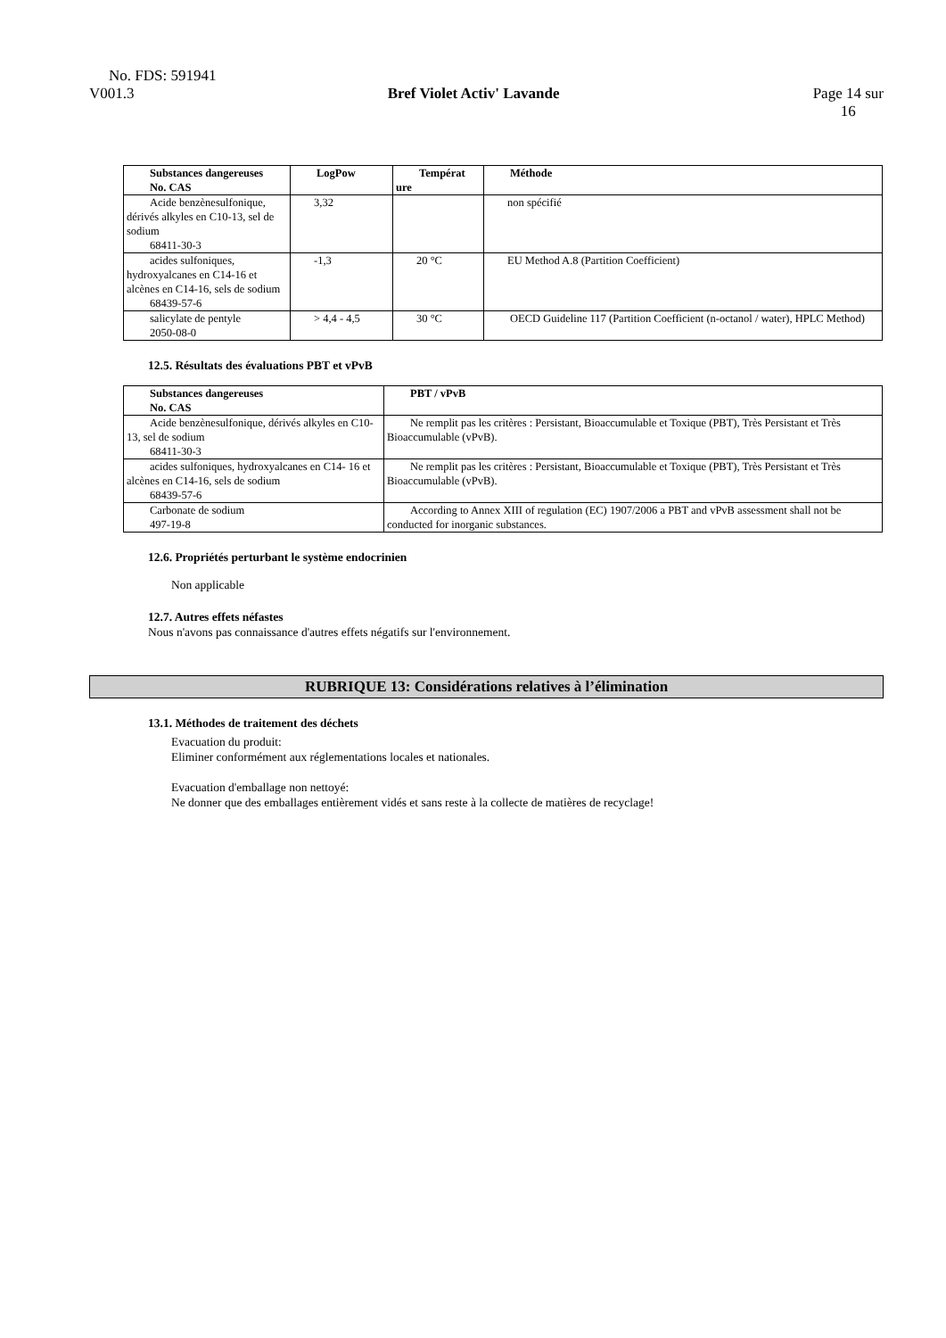No. FDS: 591941
V001.3 Bref Violet Activ' Lavande Page 14 sur
16
| Substances dangereuses No. CAS | LogPow | Températ ure | Méthode |
| --- | --- | --- | --- |
| Acide benzènesulfonique, dérivés alkyles en C10-13, sel de sodium 68411-30-3 | 3,32 | | non spécifié |
| acides sulfoniques, hydroxyalcanes en C14-16 et alcènes en C14-16, sels de sodium 68439-57-6 | -1,3 | 20 °C | EU Method A.8 (Partition Coefficient) |
| salicylate de pentyle 2050-08-0 | > 4,4 - 4,5 | 30 °C | OECD Guideline 117 (Partition Coefficient (n-octanol / water), HPLC Method) |
12.5. Résultats des évaluations PBT et vPvB
| Substances dangereuses No. CAS | PBT / vPvB |
| --- | --- |
| Acide benzènesulfonique, dérivés alkyles en C10-13, sel de sodium 68411-30-3 | Ne remplit pas les critères : Persistant, Bioaccumulable et Toxique (PBT), Très Persistant et Très Bioaccumulable (vPvB). |
| acides sulfoniques, hydroxyalcanes en C14- 16 et alcènes en C14-16, sels de sodium 68439-57-6 | Ne remplit pas les critères : Persistant, Bioaccumulable et Toxique (PBT), Très Persistant et Très Bioaccumulable (vPvB). |
| Carbonate de sodium 497-19-8 | According to Annex XIII of regulation (EC) 1907/2006 a PBT and vPvB assessment shall not be conducted for inorganic substances. |
12.6. Propriétés perturbant le système endocrinien
Non applicable
12.7. Autres effets néfastes
Nous n'avons pas connaissance d'autres effets négatifs sur l'environnement.
RUBRIQUE 13: Considérations relatives à l’élimination
13.1. Méthodes de traitement des déchets
Evacuation du produit:
Eliminer conformément aux réglementations locales et nationales.
Evacuation d'emballage non nettoyé:
Ne donner que des emballages entièrement vidés et sans reste à la collecte de matières de recyclage!